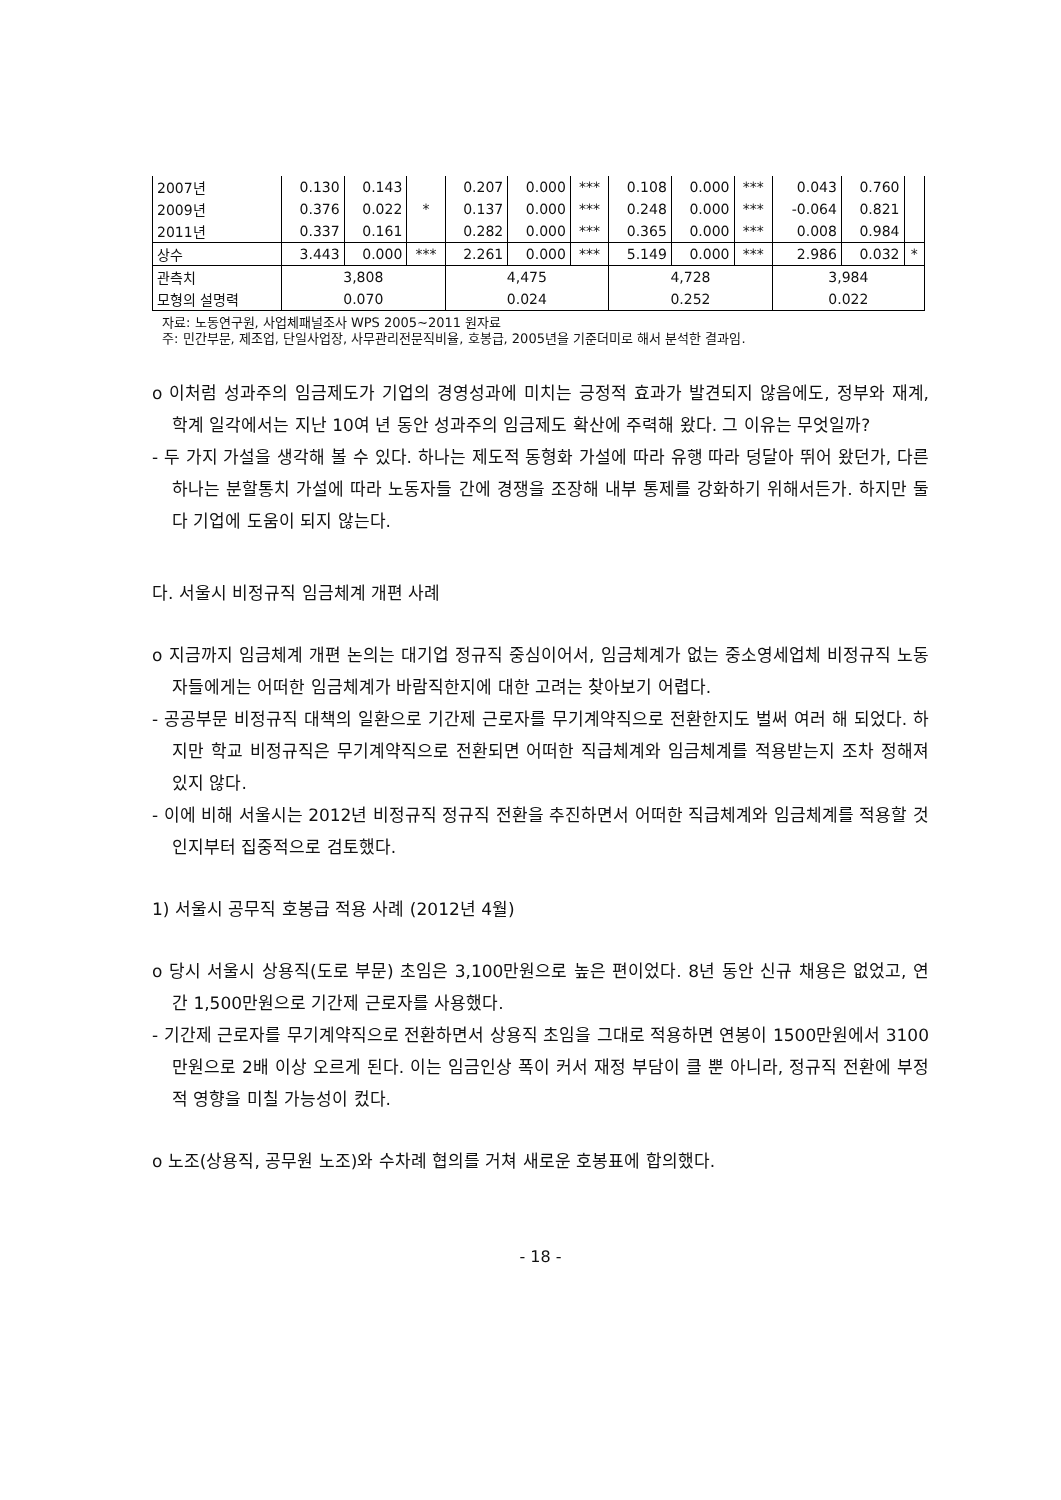| 2007년 | 0.130 | 0.143 | | 0.207 | 0.000 | *** | 0.108 | 0.000 | *** | 0.043 | 0.760 | |
| 2009년 | 0.376 | 0.022 | * | 0.137 | 0.000 | *** | 0.248 | 0.000 | *** | -0.064 | 0.821 | |
| 2011년 | 0.337 | 0.161 | | 0.282 | 0.000 | *** | 0.365 | 0.000 | *** | 0.008 | 0.984 | |
| 상수 | 3.443 | 0.000 | *** | 2.261 | 0.000 | *** | 5.149 | 0.000 | *** | 2.986 | 0.032 | * |
| 관측치 | 3,808 | | | 4,475 | | | 4,728 | | | 3,984 | | |
| 모형의 설명력 | 0.070 | | | 0.024 | | | 0.252 | | | 0.022 | | |
자료: 노동연구원, 사업체패널조사 WPS 2005~2011 원자료
주: 민간부문, 제조업, 단일사업장, 사무관리전문직비율, 호봉급, 2005년을 기준더미로 해서 분석한 결과임.
o 이처럼 성과주의 임금제도가 기업의 경영성과에 미치는 긍정적 효과가 발견되지 않음에도, 정부와 재계, 학계 일각에서는 지난 10여 년 동안 성과주의 임금제도 확산에 주력해 왔다. 그 이유는 무엇일까?
- 두 가지 가설을 생각해 볼 수 있다. 하나는 제도적 동형화 가설에 따라 유행 따라 덩달아 뛰어 왔던가, 다른 하나는 분할통치 가설에 따라 노동자들 간에 경쟁을 조장해 내부 통제를 강화하기 위해서든가. 하지만 둘 다 기업에 도움이 되지 않는다.
다. 서울시 비정규직 임금체계 개편 사례
o 지금까지 임금체계 개편 논의는 대기업 정규직 중심이어서, 임금체계가 없는 중소영세업체 비정규직 노동자들에게는 어떠한 임금체계가 바람직한지에 대한 고려는 찾아보기 어렵다.
- 공공부문 비정규직 대책의 일환으로 기간제 근로자를 무기계약직으로 전환한지도 벌써 여러 해 되었다. 하지만 학교 비정규직은 무기계약직으로 전환되면 어떠한 직급체계와 임금체계를 적용받는지 조차 정해져 있지 않다.
- 이에 비해 서울시는 2012년 비정규직 정규직 전환을 추진하면서 어떠한 직급체계와 임금체계를 적용할 것인지부터 집중적으로 검토했다.
1) 서울시 공무직 호봉급 적용 사례 (2012년 4월)
o 당시 서울시 상용직(도로 부문) 초임은 3,100만원으로 높은 편이었다. 8년 동안 신규 채용은 없었고, 연간 1,500만원으로 기간제 근로자를 사용했다.
- 기간제 근로자를 무기계약직으로 전환하면서 상용직 초임을 그대로 적용하면 연봉이 1500만원에서 3100만원으로 2배 이상 오르게 된다. 이는 임금인상 폭이 커서 재정 부담이 클 뿐 아니라, 정규직 전환에 부정적 영향을 미칠 가능성이 컸다.
o 노조(상용직, 공무원 노조)와 수차례 협의를 거쳐 새로운 호봉표에 합의했다.
- 18 -